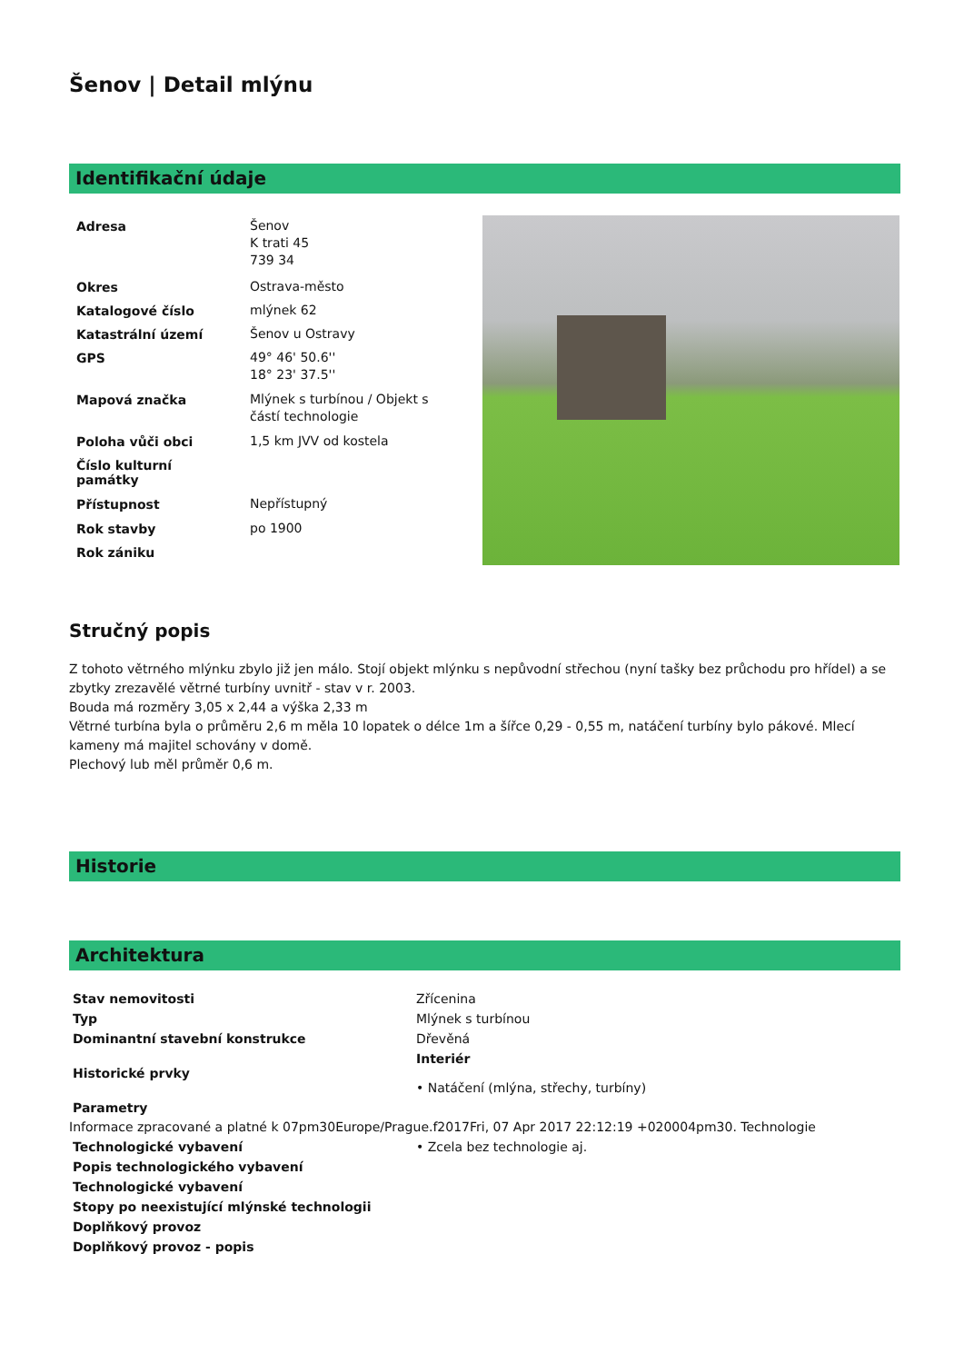Šenov | Detail mlýnu
Identifikační údaje
| Adresa | Šenov K trati 45 739 34 |
| Okres | Ostrava-město |
| Katalogové číslo | mlýnek 62 |
| Katastrální území | Šenov u Ostravy |
| GPS | 49° 46' 50.6'' 18° 23' 37.5'' |
| Mapová značka | Mlýnek s turbínou / Objekt s částí technologie |
| Poloha vůči obci | 1,5 km JVV od kostela |
| Číslo kulturní památky | |
| Přístupnost | Nepřístupný |
| Rok stavby | po 1900 |
| Rok zániku | |
Stručný popis
Z tohoto větrného mlýnku zbylo již jen málo. Stojí objekt mlýnku s nepůvodní střechou (nyní tašky bez průchodu pro hřídel) a se zbytky zrezavělé větrné turbíny uvnitř - stav v r. 2003.
Bouda má rozměry 3,05 x 2,44 a výška 2,33 m
Větrné turbína byla o průměru 2,6 m měla 10 lopatek o délce 1m a šířce 0,29 - 0,55 m, natáčení turbíny bylo pákové. Mlecí kameny má majitel schovány v domě.
Plechový lub měl průměr 0,6 m.
Historie
Architektura
| Stav nemovitosti | Zřícenina |
| Typ | Mlýnek s turbínou |
| Dominantní stavební konstrukce | Dřevěná |
| Historické prvky | Interiér • Natáčení (mlýna, střechy, turbíny) |
| Parametry | |
Informace zpracované a platné k 07pm30Europe/Prague.f2017Fri, 07 Apr 2017 22:12:19 +020004pm30. Technologie
| Technologické vybavení | • Zcela bez technologie aj. |
| Popis technologického vybavení | |
| Technologické vybavení | |
| Stopy po neexistující mlýnské technologii | |
| Doplňkový provoz | |
| Doplňkový provoz - popis | |